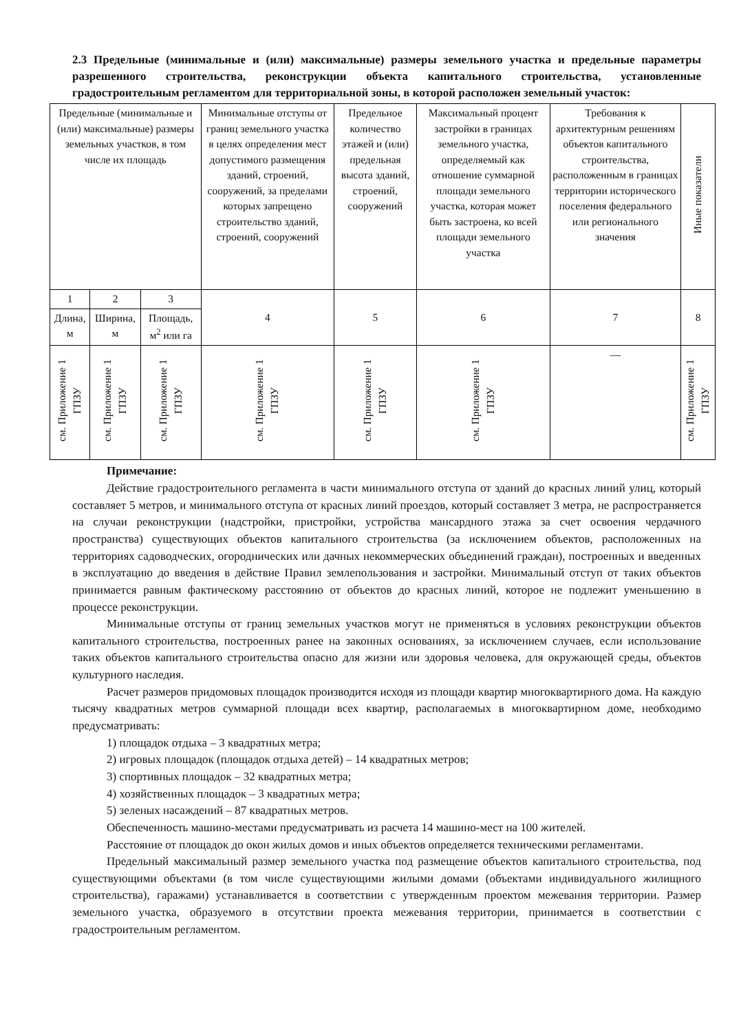2.3 Предельные (минимальные и (или) максимальные) размеры земельного участка и предельные параметры разрешенного строительства, реконструкции объекта капитального строительства, установленные градостроительным регламентом для территориальной зоны, в которой расположен земельный участок:
| Предельные (минимальные и (или) максимальные) размеры земельных участков, в том числе их площадь | | | Минимальные отступы от границ земельного участка в целях определения мест допустимого размещения зданий, строений, сооружений, за пределами которых запрещено строительство зданий, строений, сооружений | Предельное количество этажей и (или) предельная высота зданий, строений, сооружений | Максимальный процент застройки в границах земельного участка, определяемый как отношение суммарной площади земельного участка, которая может быть застроена, ко всей площади земельного участка | Требования к архитектурным решениям объектов капитального строительства, расположенным в границах территории исторического поселения федерального или регионального значения | Иные показатели |
| --- | --- | --- | --- | --- | --- | --- | --- |
| 1 | 2 | 3 | 4 | 5 | 6 | 7 | 8 |
| Длина, м | Ширина, м | Площадь, м<sup>2</sup> или га | | | | | |
| см. Приложение 1 ГПЗУ | см. Приложение 1 ГПЗУ | см. Приложение 1 ГПЗУ | см. Приложение 1 ГПЗУ | см. Приложение 1 ГПЗУ | см. Приложение 1 ГПЗУ | — | см. Приложение 1 ГПЗУ |
Примечание:
Действие градостроительного регламента в части минимального отступа от зданий до красных линий улиц, который составляет 5 метров, и минимального отступа от красных линий проездов, который составляет 3 метра, не распространяется на случаи реконструкции (надстройки, пристройки, устройства мансардного этажа за счет освоения чердачного пространства) существующих объектов капитального строительства (за исключением объектов, расположенных на территориях садоводческих, огороднических или дачных некоммерческих объединений граждан), построенных и введенных в эксплуатацию до введения в действие Правил землепользования и застройки. Минимальный отступ от таких объектов принимается равным фактическому расстоянию от объектов до красных линий, которое не подлежит уменьшению в процессе реконструкции.
Минимальные отступы от границ земельных участков могут не применяться в условиях реконструкции объектов капитального строительства, построенных ранее на законных основаниях, за исключением случаев, если использование таких объектов капитального строительства опасно для жизни или здоровья человека, для окружающей среды, объектов культурного наследия.
Расчет размеров придомовых площадок производится исходя из площади квартир многоквартирного дома. На каждую тысячу квадратных метров суммарной площади всех квартир, располагаемых в многоквартирном доме, необходимо предусматривать:
1) площадок отдыха – 3 квадратных метра;
2) игровых площадок (площадок отдыха детей) – 14 квадратных метров;
3) спортивных площадок – 32 квадратных метра;
4) хозяйственных площадок – 3 квадратных метра;
5) зеленых насаждений – 87 квадратных метров.
Обеспеченность машино-местами предусматривать из расчета 14 машино-мест на 100 жителей.
Расстояние от площадок до окон жилых домов и иных объектов определяется техническими регламентами.
Предельный максимальный размер земельного участка под размещение объектов капитального строительства, под существующими объектами (в том числе существующими жилыми домами (объектами индивидуального жилищного строительства), гаражами) устанавливается в соответствии с утвержденным проектом межевания территории. Размер земельного участка, образуемого в отсутствии проекта межевания территории, принимается в соответствии с градостроительным регламентом.